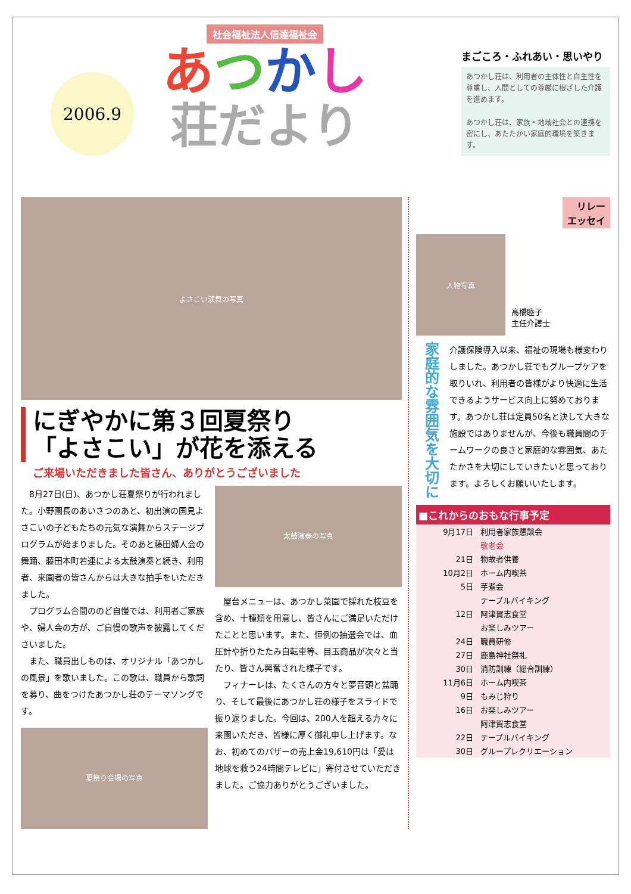2006.9
社会福祉法人信達福祉会
あつかし
荘だより
まごころ・ふれあい・思いやり
あつかし荘は、利用者の主体性と自主性を尊重し、人間としての尊厳に根ざした介護を進めます。
あつかし荘は、家族・地域社会との連携を密にし、あたたかい家庭的環境を築きます。
よさこい演舞の写真
にぎやかに第３回夏祭り
「よさこい」が花を添える
ご来場いただきました皆さん、ありがとうございました
8月27日(日)、あつかし荘夏祭りが行われました。小野園長のあいさつのあと、初出演の国見よさこいの子どもたちの元気な演舞からステージプログラムが始まりました。そのあと藤田婦人会の舞踊、藤田本町若連による太鼓演奏と続き、利用者、来園者の皆さんからは大きな拍手をいただきました。
プログラム合間ののど自慢では、利用者ご家族や、婦人会の方が、ご自慢の歌声を披露してくださいました。
また、職員出しものは、オリジナル「あつかしの風景」を歌いました。この歌は、職員から歌詞を募り、曲をつけたあつかし荘のテーマソングです。
夏祭り会場の写真
太鼓演奏の写真
屋台メニューは、あつかし菜園で採れた枝豆を含め、十種類を用意し、皆さんにご満足いただけたことと思います。また、恒例の抽選会では、血圧計や折りたたみ自転車等、目玉商品が次々と当たり、皆さん興奮された様子です。
フィナーレは、たくさんの方々と夢音頭と盆踊り、そして最後にあつかし荘の様子をスライドで振り返りました。今回は、200人を超える方々に来園いただき、皆様に厚く御礼申し上げます。なお、初めてのバザーの売上金19,610円は「愛は地球を救う24時間テレビに」寄付させていただきました。ご協力ありがとうございました。
リレー
エッセイ
人物写真
高橋睦子
主任介護士
家庭的な雰囲気を大切に
介護保険導入以来、福祉の現場も様変わりしました。あつかし荘でもグループケアを取りいれ、利用者の皆様がより快適に生活できるようサービス向上に努めております。あつかし荘は定員50名と決して大きな施設ではありませんが、今後も職員間のチームワークの良さと家庭的な雰囲気、あたたかさを大切にしていきたいと思っております。よろしくお願いいたします。
■これからのおもな行事予定
| 9月17日 | 利用者家族懇談会 |
| | 敬老会 |
| 21日 | 物故者供養 |
| 10月2日 | ホーム内喫茶 |
| 5日 | 芋煮会 |
| | テーブルバイキング |
| 12日 | 阿津賀志食堂 |
| | お楽しみツアー |
| 24日 | 職員研修 |
| 27日 | 鹿島神社祭礼 |
| 30日 | 消防訓練（総合訓練） |
| 11月6日 | ホーム内喫茶 |
| 9日 | もみじ狩り |
| 16日 | お楽しみツアー |
| | 阿津賀志食堂 |
| 22日 | テーブルバイキング |
| 30日 | グループレクリエーション |